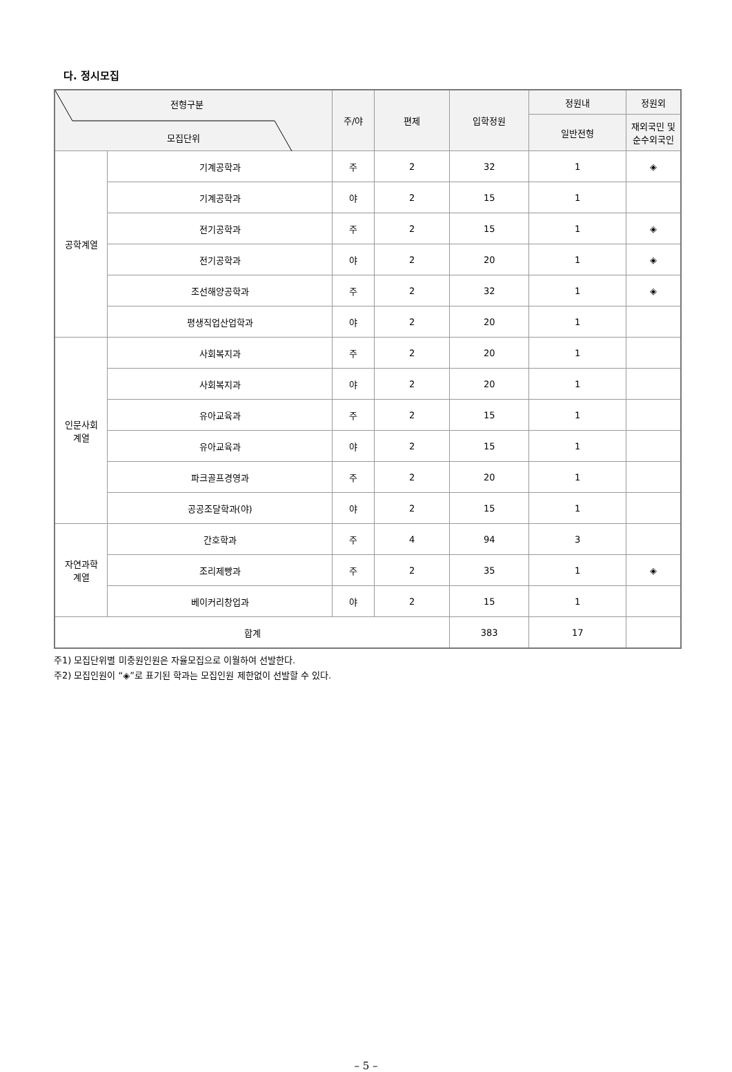다. 정시모집
| 전형구분 모집단위 | | 주/야 | 편제 | 입학정원 | 정원내 | 정원외 |
| --- | --- | --- | --- | --- | --- | --- |
| | | | | | 일반전형 | 재외국민 및 순수외국인 |
| 공학계열 | 기계공학과 | 주 | 2 | 32 | 1 | ◈ |
| | 기계공학과 | 야 | 2 | 15 | 1 | |
| | 전기공학과 | 주 | 2 | 15 | 1 | ◈ |
| | 전기공학과 | 야 | 2 | 20 | 1 | ◈ |
| | 조선해양공학과 | 주 | 2 | 32 | 1 | ◈ |
| | 평생직업산업학과 | 야 | 2 | 20 | 1 | |
| 인문사회 계열 | 사회복지과 | 주 | 2 | 20 | 1 | |
| | 사회복지과 | 야 | 2 | 20 | 1 | |
| | 유아교육과 | 주 | 2 | 15 | 1 | |
| | 유아교육과 | 야 | 2 | 15 | 1 | |
| | 파크골프경영과 | 주 | 2 | 20 | 1 | |
| | 공공조달학과(야) | 야 | 2 | 15 | 1 | |
| 자연과학 계열 | 간호학과 | 주 | 4 | 94 | 3 | |
| | 조리제빵과 | 주 | 2 | 35 | 1 | ◈ |
| | 베이커리창업과 | 야 | 2 | 15 | 1 | |
| 합계 | | | | 383 | 17 | |
주1) 모집단위별 미충원인원은 자율모집으로 이월하여 선발한다.
주2) 모집인원이 “◈”로 표기된 학과는 모집인원 제한없이 선발할 수 있다.
– 5 –